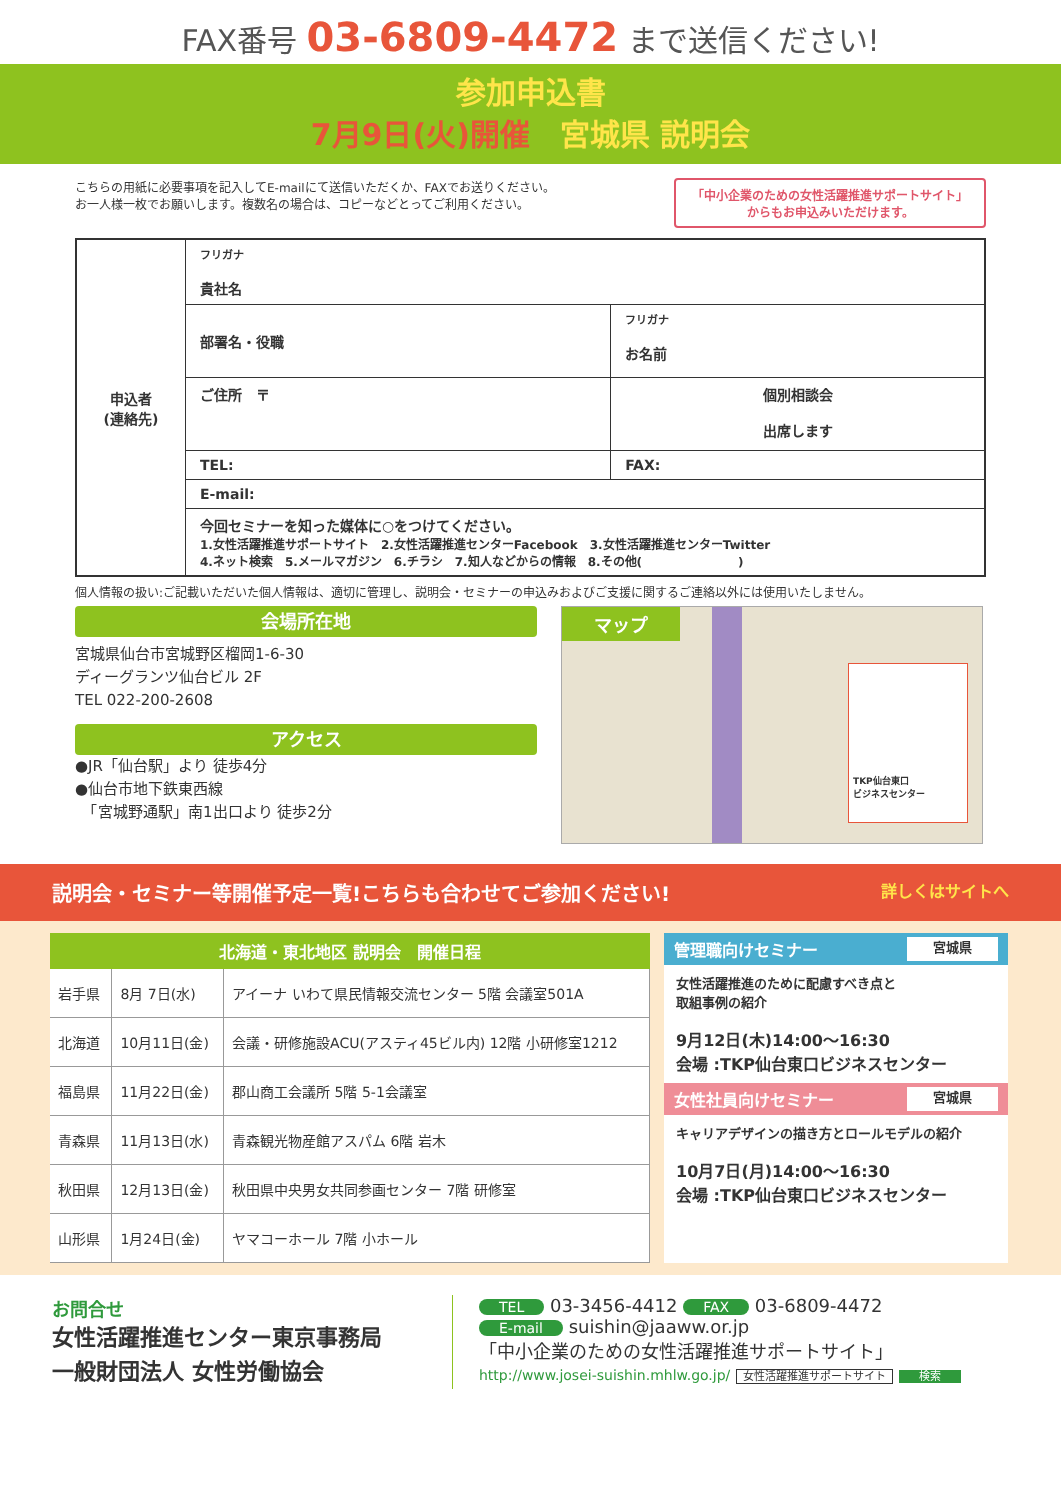FAX番号 03-6809-4472 まで送信ください!
参加申込書
7月9日(火)開催　宮城県 説明会
こちらの用紙に必要事項を記入してE-mailにて送信いただくか、FAXでお送りください。
お一人様一枚でお願いします。複数名の場合は、コピーなどとってご利用ください。
「中小企業のための女性活躍推進サポートサイト」
からもお申込みいただけます。
| 申込者 (連絡先) | フリガナ 貴社名 | | |
| | 部署名・役職 | フリガナ お名前 | |
| | ご住所 〒 | | 個別相談会 出席します |
| | TEL: | FAX: | |
| | E-mail: | | |
| | 今回セミナーを知った媒体に○をつけてください。 1.女性活躍推進サポートサイト 2.女性活躍推進センターFacebook 3.女性活躍推進センターTwitter 4.ネット検索 5.メールマガジン 6.チラシ 7.知人などからの情報 8.その他( ) | | |
個人情報の扱い:ご記載いただいた個人情報は、適切に管理し、説明会・セミナーの申込みおよびご支援に関するご連絡以外には使用いたしません。
会場所在地
宮城県仙台市宮城野区榴岡1-6-30
ディーグランツ仙台ビル 2F
TEL 022-200-2608
アクセス
●JR「仙台駅」より 徒歩4分
●仙台市地下鉄東西線
　「宮城野通駅」南1出口より 徒歩2分
マップ
TKP仙台東口
ビジネスセンター
説明会・セミナー等開催予定一覧!こちらも合わせてご参加ください! 詳しくはサイトへ
| 北海道・東北地区 説明会 開催日程 | | |
| --- | --- | --- |
| 岩手県 | 8月 7日(水) | アイーナ いわて県民情報交流センター 5階 会議室501A |
| 北海道 | 10月11日(金) | 会議・研修施設ACU(アスティ45ビル内) 12階 小研修室1212 |
| 福島県 | 11月22日(金) | 郡山商工会議所 5階 5-1会議室 |
| 青森県 | 11月13日(水) | 青森観光物産館アスパム 6階 岩木 |
| 秋田県 | 12月13日(金) | 秋田県中央男女共同参画センター 7階 研修室 |
| 山形県 | 1月24日(金) | ヤマコーホール 7階 小ホール |
管理職向けセミナー 宮城県
女性活躍推進のために配慮すべき点と
取組事例の紹介
9月12日(木)14:00〜16:30
会場 :TKP仙台東口ビジネスセンター
女性社員向けセミナー 宮城県
キャリアデザインの描き方とロールモデルの紹介
10月7日(月)14:00〜16:30
会場 :TKP仙台東口ビジネスセンター
お問合せ
女性活躍推進センター東京事務局
一般財団法人 女性労働協会
TEL 03-3456-4412 FAX 03-6809-4472
E-mail suishin@jaaww.or.jp
「中小企業のための女性活躍推進サポートサイト」
http://www.josei-suishin.mhlw.go.jp/ 女性活躍推進サポートサイト 検索